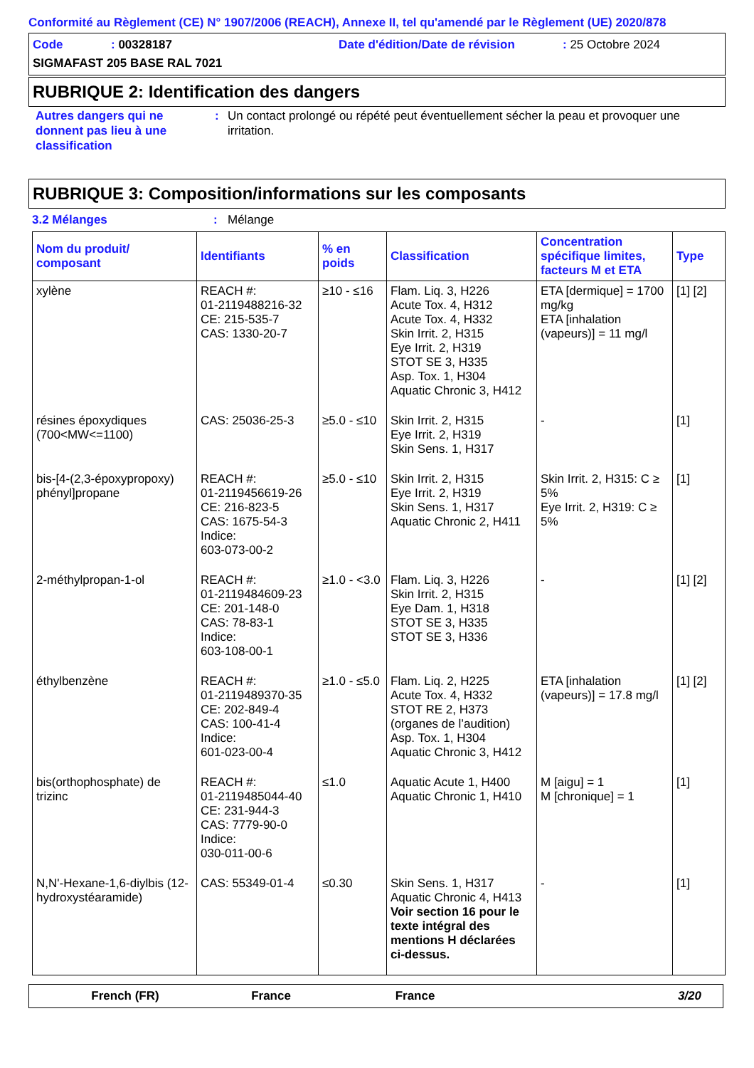Conformité au Règlement (CE) N° 1907/2006 (REACH), Annexe II, tel qu'amendé par le Règlement (UE) 2020/878
Code: 00328187 Date d'édition/Date de révision: 25 Octobre 2024
SIGMAFAST 205 BASE RAL 7021
RUBRIQUE 2: Identification des dangers
Autres dangers qui ne donnent pas lieu à une classification
: Un contact prolongé ou répété peut éventuellement sécher la peau et provoquer une irritation.
RUBRIQUE 3: Composition/informations sur les composants
3.2 Mélanges: Mélange
| Nom du produit/ composant | Identifiants | % en poids | Classification | Concentration spécifique limites, facteurs M et ETA | Type |
| --- | --- | --- | --- | --- | --- |
| xylène | REACH #: 01-2119488216-32 CE: 215-535-7 CAS: 1330-20-7 | ≥10 - ≤16 | Flam. Liq. 3, H226 Acute Tox. 4, H312 Acute Tox. 4, H332 Skin Irrit. 2, H315 Eye Irrit. 2, H319 STOT SE 3, H335 Asp. Tox. 1, H304 Aquatic Chronic 3, H412 | ETA [dermique] = 1700 mg/kg ETA [inhalation (vapeurs)] = 11 mg/l | [1] [2] |
| résines époxydiques (700<MW<=1100) | CAS: 25036-25-3 | ≥5.0 - ≤10 | Skin Irrit. 2, H315 Eye Irrit. 2, H319 Skin Sens. 1, H317 | - | [1] |
| bis-[4-(2,3-époxypropoxy) phényl]propane | REACH #: 01-2119456619-26 CE: 216-823-5 CAS: 1675-54-3 Indice: 603-073-00-2 | ≥5.0 - ≤10 | Skin Irrit. 2, H315 Eye Irrit. 2, H319 Skin Sens. 1, H317 Aquatic Chronic 2, H411 | Skin Irrit. 2, H315: C ≥ 5% Eye Irrit. 2, H319: C ≥ 5% | [1] |
| 2-méthylpropan-1-ol | REACH #: 01-2119484609-23 CE: 201-148-0 CAS: 78-83-1 Indice: 603-108-00-1 | ≥1.0 - <3.0 | Flam. Liq. 3, H226 Skin Irrit. 2, H315 Eye Dam. 1, H318 STOT SE 3, H335 STOT SE 3, H336 | - | [1] [2] |
| éthylbenzène | REACH #: 01-2119489370-35 CE: 202-849-4 CAS: 100-41-4 Indice: 601-023-00-4 | ≥1.0 - ≤5.0 | Flam. Liq. 2, H225 Acute Tox. 4, H332 STOT RE 2, H373 (organes de l’audition) Asp. Tox. 1, H304 Aquatic Chronic 3, H412 | ETA [inhalation (vapeurs)] = 17.8 mg/l | [1] [2] |
| bis(orthophosphate) de trizinc | REACH #: 01-2119485044-40 CE: 231-944-3 CAS: 7779-90-0 Indice: 030-011-00-6 | ≤1.0 | Aquatic Acute 1, H400 Aquatic Chronic 1, H410 | M [aigu] = 1 M [chronique] = 1 | [1] |
| N,N'-Hexane-1,6-diylbis (12-hydroxystéaramide) | CAS: 55349-01-4 | ≤0.30 | Skin Sens. 1, H317 Aquatic Chronic 4, H413 Voir section 16 pour le texte intégral des mentions H déclarées ci-dessus. | - | [1] |
French (FR) France France 3/20